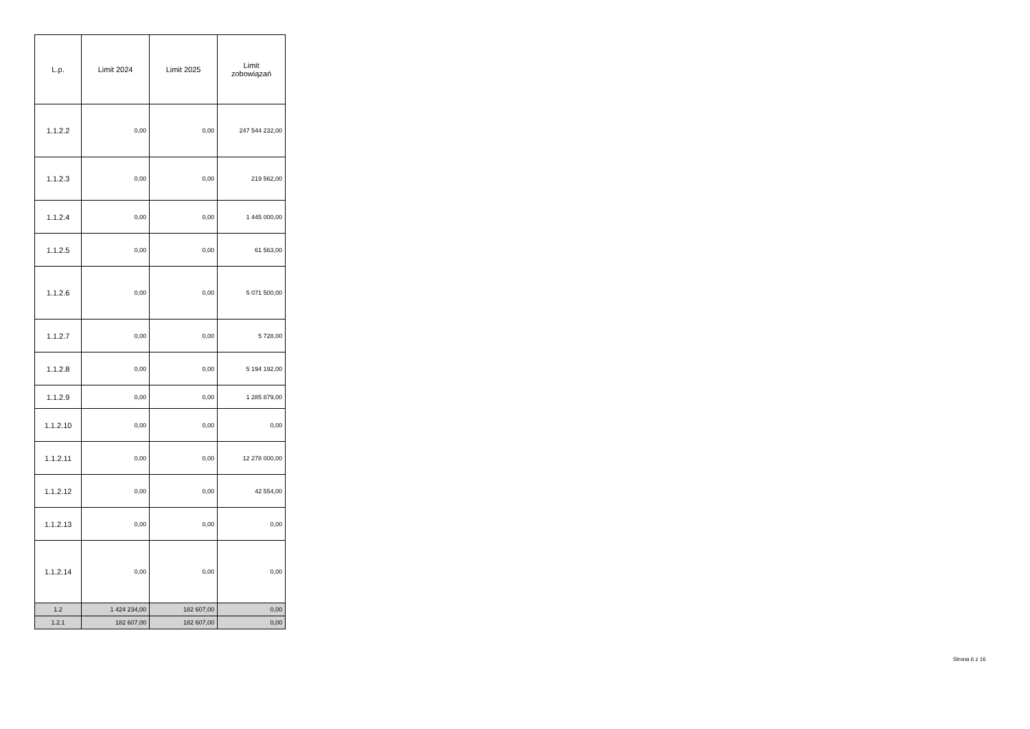| L.p. | Limit 2024 | Limit 2025 | Limit zobowiązań |
| --- | --- | --- | --- |
| 1.1.2.2 | 0,00 | 0,00 | 247 544 232,00 |
| 1.1.2.3 | 0,00 | 0,00 | 219 562,00 |
| 1.1.2.4 | 0,00 | 0,00 | 1 445 000,00 |
| 1.1.2.5 | 0,00 | 0,00 | 61 563,00 |
| 1.1.2.6 | 0,00 | 0,00 | 5 071 500,00 |
| 1.1.2.7 | 0,00 | 0,00 | 5 728,00 |
| 1.1.2.8 | 0,00 | 0,00 | 5 194 192,00 |
| 1.1.2.9 | 0,00 | 0,00 | 1 285 879,00 |
| 1.1.2.10 | 0,00 | 0,00 | 0,00 |
| 1.1.2.11 | 0,00 | 0,00 | 12 278 000,00 |
| 1.1.2.12 | 0,00 | 0,00 | 42 554,00 |
| 1.1.2.13 | 0,00 | 0,00 | 0,00 |
| 1.1.2.14 | 0,00 | 0,00 | 0,00 |
| 1.2 | 1 424 234,00 | 182 607,00 | 0,00 |
| 1.2.1 | 182 607,00 | 182 607,00 | 0,00 |
Strona 6 z 16